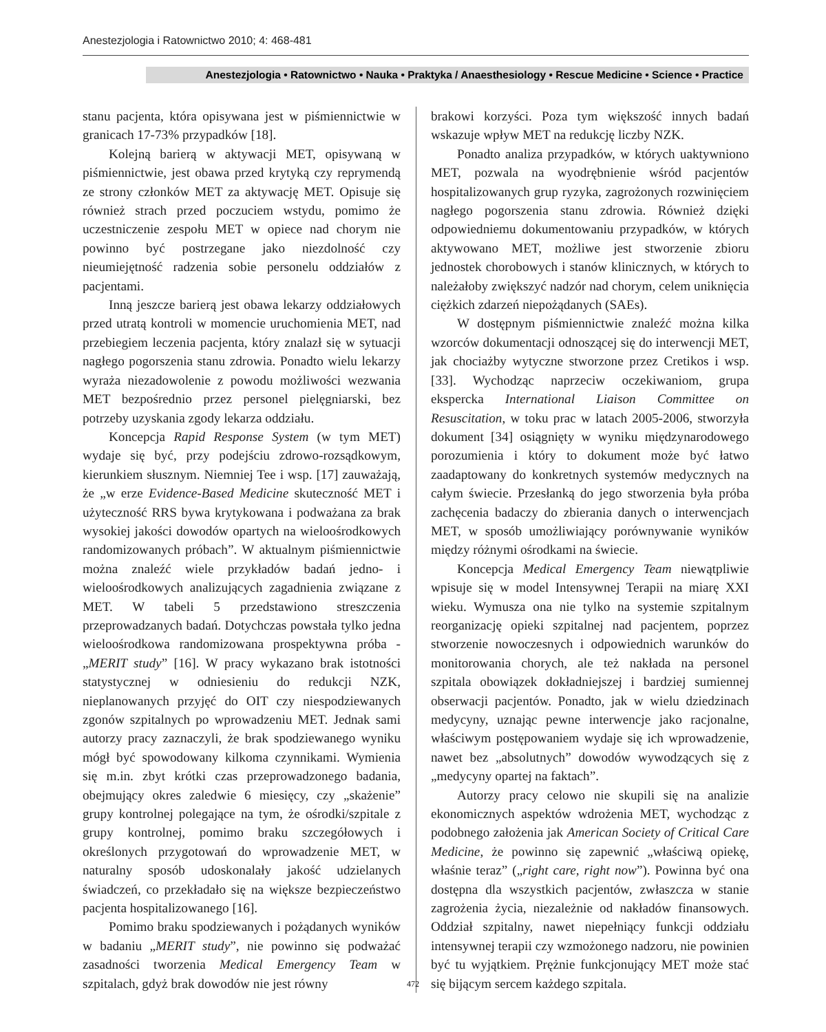Anestezjologia i Ratownictwo 2010; 4: 468-481
Anestezjologia • Ratownictwo • Nauka • Praktyka / Anaesthesiology • Rescue Medicine • Science • Practice
stanu pacjenta, która opisywana jest w piśmiennictwie w granicach 17-73% przypadków [18].
Kolejną barierą w aktywacji MET, opisywaną w piśmiennictwie, jest obawa przed krytyką czy reprymendą ze strony członków MET za aktywację MET. Opisuje się również strach przed poczuciem wstydu, pomimo że uczestniczenie zespołu MET w opiece nad chorym nie powinno być postrzegane jako niezdolność czy nieumiejętność radzenia sobie personelu oddziałów z pacjentami.
Inną jeszcze barierą jest obawa lekarzy oddziałowych przed utratą kontroli w momencie uruchomienia MET, nad przebiegiem leczenia pacjenta, który znalazł się w sytuacji nagłego pogorszenia stanu zdrowia. Ponadto wielu lekarzy wyraża niezadowolenie z powodu możliwości wezwania MET bezpośrednio przez personel pielęgniarski, bez potrzeby uzyskania zgody lekarza oddziału.
Koncepcja Rapid Response System (w tym MET) wydaje się być, przy podejściu zdrowo-rozsądkowym, kierunkiem słusznym. Niemniej Tee i wsp. [17] zauważają, że „w erze Evidence-Based Medicine skuteczność MET i użyteczność RRS bywa krytykowana i podważana za brak wysokiej jakości dowodów opartych na wieloośrodkowych randomizowanych próbach”. W aktualnym piśmiennictwie można znaleźć wiele przykładów badań jedno- i wieloośrodkowych analizujących zagadnienia związane z MET. W tabeli 5 przedstawiono streszczenia przeprowadzanych badań. Dotychczas powstała tylko jedna wieloośrodkowa randomizowana prospektywna próba - „MERIT study” [16]. W pracy wykazano brak istotności statystycznej w odniesieniu do redukcji NZK, nieplanowanych przyjęć do OIT czy niespodziewanych zgonów szpitalnych po wprowadzeniu MET. Jednak sami autorzy pracy zaznaczyli, że brak spodziewanego wyniku mógł być spowodowany kilkoma czynnikami. Wymienia się m.in. zbyt krótki czas przeprowadzonego badania, obejmujący okres zaledwie 6 miesięcy, czy „skażenie” grupy kontrolnej polegające na tym, że ośrodki/szpitale z grupy kontrolnej, pomimo braku szczegółowych i określonych przygotowań do wprowadzenie MET, w naturalny sposób udoskonalały jakość udzielanych świadczeń, co przekładało się na większe bezpieczeństwo pacjenta hospitalizowanego [16].
Pomimo braku spodziewanych i pożądanych wyników w badaniu „MERIT study”, nie powinno się podważać zasadności tworzenia Medical Emergency Team w szpitalach, gdyż brak dowodów nie jest równy
brakowi korzyści. Poza tym większość innych badań wskazuje wpływ MET na redukcję liczby NZK.
Ponadto analiza przypadków, w których uaktywniono MET, pozwala na wyodrębnienie wśród pacjentów hospitalizowanych grup ryzyka, zagrożonych rozwinięciem nagłego pogorszenia stanu zdrowia. Również dzięki odpowiedniemu dokumentowaniu przypadków, w których aktywowano MET, możliwe jest stworzenie zbioru jednostek chorobowych i stanów klinicznych, w których to należałoby zwiększyć nadzór nad chorym, celem uniknięcia ciężkich zdarzeń niepożądanych (SAEs).
W dostępnym piśmiennictwie znaleźć można kilka wzorców dokumentacji odnoszącej się do interwencji MET, jak chociażby wytyczne stworzone przez Cretikos i wsp. [33]. Wychodząc naprzeciw oczekiwaniom, grupa ekspercka International Liaison Committee on Resuscitation, w toku prac w latach 2005-2006, stworzyła dokument [34] osiągnięty w wyniku międzynarodowego porozumienia i który to dokument może być łatwo zaadaptowany do konkretnych systemów medycznych na całym świecie. Przesłanką do jego stworzenia była próba zachęcenia badaczy do zbierania danych o interwencjach MET, w sposób umożliwiający porównywanie wyników między różnymi ośrodkami na świecie.
Koncepcja Medical Emergency Team niewątpliwie wpisuje się w model Intensywnej Terapii na miarę XXI wieku. Wymusza ona nie tylko na systemie szpitalnym reorganizację opieki szpitalnej nad pacjentem, poprzez stworzenie nowoczesnych i odpowiednich warunków do monitorowania chorych, ale też nakłada na personel szpitala obowiązek dokładniejszej i bardziej sumiennej obserwacji pacjentów. Ponadto, jak w wielu dziedzinach medycyny, uznając pewne interwencje jako racjonalne, właściwym postępowaniem wydaje się ich wprowadzenie, nawet bez „absolutnych” dowodów wywodzących się z „medycyny opartej na faktach”.
Autorzy pracy celowo nie skupili się na analizie ekonomicznych aspektów wdrożenia MET, wychodząc z podobnego założenia jak American Society of Critical Care Medicine, że powinno się zapewnić „właściwą opiekę, właśnie teraz” („right care, right now”). Powinna być ona dostępna dla wszystkich pacjentów, zwłaszcza w stanie zagrożenia życia, niezależnie od nakładów finansowych. Oddział szpitalny, nawet niepełniący funkcji oddziału intensywnej terapii czy wzmożonego nadzoru, nie powinien być tu wyjątkiem. Prężnie funkcjonujący MET może stać się bijącym sercem każdego szpitala.
472